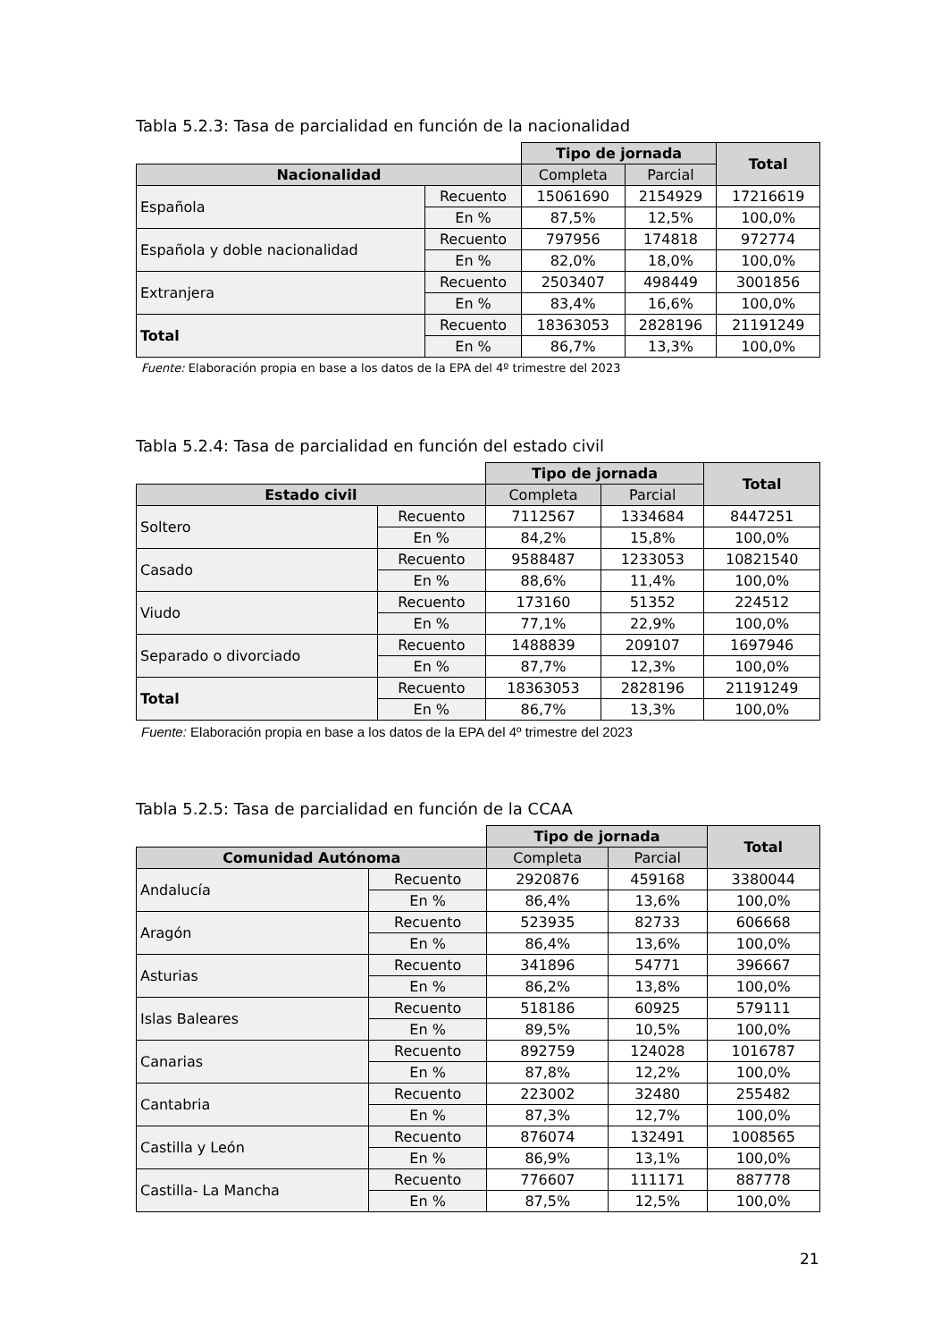Tabla 5.2.3: Tasa de parcialidad en función de la nacionalidad
| | | Tipo de jornada | | Total |
| --- | --- | --- | --- | --- |
| Nacionalidad | | Completa | Parcial | |
| Española | Recuento | 15061690 | 2154929 | 17216619 |
| | En % | 87,5% | 12,5% | 100,0% |
| Española y doble nacionalidad | Recuento | 797956 | 174818 | 972774 |
| | En % | 82,0% | 18,0% | 100,0% |
| Extranjera | Recuento | 2503407 | 498449 | 3001856 |
| | En % | 83,4% | 16,6% | 100,0% |
| Total | Recuento | 18363053 | 2828196 | 21191249 |
| | En % | 86,7% | 13,3% | 100,0% |
Fuente: Elaboración propia en base a los datos de la EPA del 4º trimestre del 2023
Tabla 5.2.4: Tasa de parcialidad en función del estado civil
| | | Tipo de jornada | | Total |
| --- | --- | --- | --- | --- |
| Estado civil | | Completa | Parcial | |
| Soltero | Recuento | 7112567 | 1334684 | 8447251 |
| | En % | 84,2% | 15,8% | 100,0% |
| Casado | Recuento | 9588487 | 1233053 | 10821540 |
| | En % | 88,6% | 11,4% | 100,0% |
| Viudo | Recuento | 173160 | 51352 | 224512 |
| | En % | 77,1% | 22,9% | 100,0% |
| Separado o divorciado | Recuento | 1488839 | 209107 | 1697946 |
| | En % | 87,7% | 12,3% | 100,0% |
| Total | Recuento | 18363053 | 2828196 | 21191249 |
| | En % | 86,7% | 13,3% | 100,0% |
Fuente: Elaboración propia en base a los datos de la EPA del 4º trimestre del 2023
Tabla 5.2.5: Tasa de parcialidad en función de la CCAA
| | | Tipo de jornada | | Total |
| --- | --- | --- | --- | --- |
| Comunidad Autónoma | | Completa | Parcial | |
| Andalucía | Recuento | 2920876 | 459168 | 3380044 |
| | En % | 86,4% | 13,6% | 100,0% |
| Aragón | Recuento | 523935 | 82733 | 606668 |
| | En % | 86,4% | 13,6% | 100,0% |
| Asturias | Recuento | 341896 | 54771 | 396667 |
| | En % | 86,2% | 13,8% | 100,0% |
| Islas Baleares | Recuento | 518186 | 60925 | 579111 |
| | En % | 89,5% | 10,5% | 100,0% |
| Canarias | Recuento | 892759 | 124028 | 1016787 |
| | En % | 87,8% | 12,2% | 100,0% |
| Cantabria | Recuento | 223002 | 32480 | 255482 |
| | En % | 87,3% | 12,7% | 100,0% |
| Castilla y León | Recuento | 876074 | 132491 | 1008565 |
| | En % | 86,9% | 13,1% | 100,0% |
| Castilla- La Mancha | Recuento | 776607 | 111171 | 887778 |
| | En % | 87,5% | 12,5% | 100,0% |
21